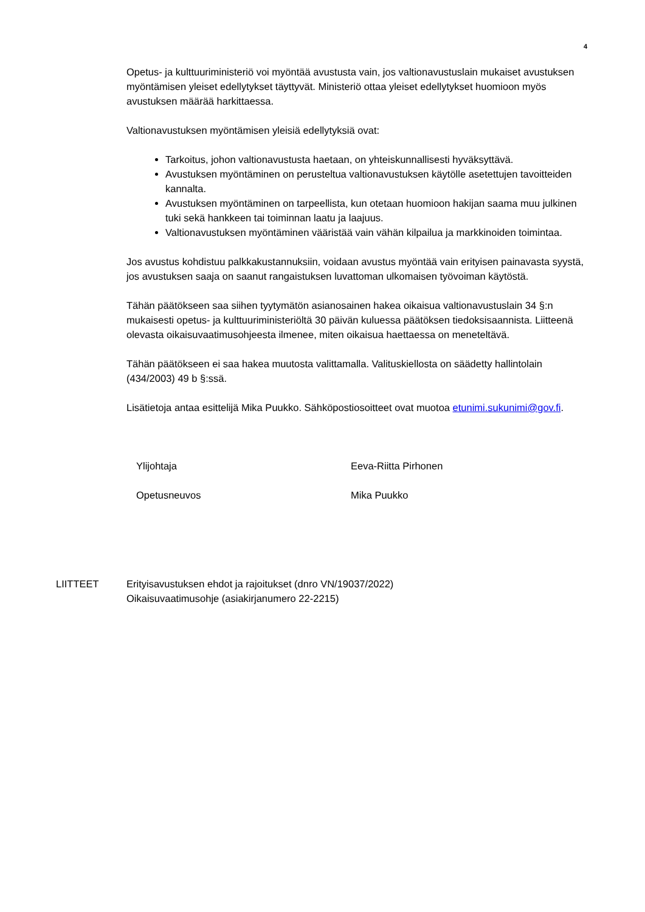4
Opetus- ja kulttuuriministeriö voi myöntää avustusta vain, jos valtionavustuslain mukaiset avustuksen myöntämisen yleiset edellytykset täyttyvät. Ministeriö ottaa yleiset edellytykset huomioon myös avustuksen määrää harkittaessa.
Valtionavustuksen myöntämisen yleisiä edellytyksiä ovat:
Tarkoitus, johon valtionavustusta haetaan, on yhteiskunnallisesti hyväksyttävä.
Avustuksen myöntäminen on perusteltua valtionavustuksen käytölle asetettujen tavoitteiden kannalta.
Avustuksen myöntäminen on tarpeellista, kun otetaan huomioon hakijan saama muu julkinen tuki sekä hankkeen tai toiminnan laatu ja laajuus.
Valtionavustuksen myöntäminen vääristää vain vähän kilpailua ja markkinoiden toimintaa.
Jos avustus kohdistuu palkkakustannuksiin, voidaan avustus myöntää vain erityisen painavasta syystä, jos avustuksen saaja on saanut rangaistuksen luvattoman ulkomaisen työvoiman käytöstä.
Tähän päätökseen saa siihen tyytymätön asianosainen hakea oikaisua valtionavustuslain 34 §:n mukaisesti opetus- ja kulttuuriministeriöltä 30 päivän kuluessa päätöksen tiedoksisaannista. Liitteenä olevasta oikaisuvaatimusohjeesta ilmenee, miten oikaisua haettaessa on meneteltävä.
Tähän päätökseen ei saa hakea muutosta valittamalla. Valituskiellosta on säädetty hallintolain (434/2003) 49 b §:ssä.
Lisätietoja antaa esittelijä Mika Puukko. Sähköpostiosoitteet ovat muotoa etunimi.sukunimi@gov.fi.
Ylijohtaja Eeva-Riitta Pirhonen
Opetusneuvos Mika Puukko
LIITTEET Erityisavustuksen ehdot ja rajoitukset (dnro VN/19037/2022)
Oikaisuvaatimusohje (asiakirjanumero 22-2215)